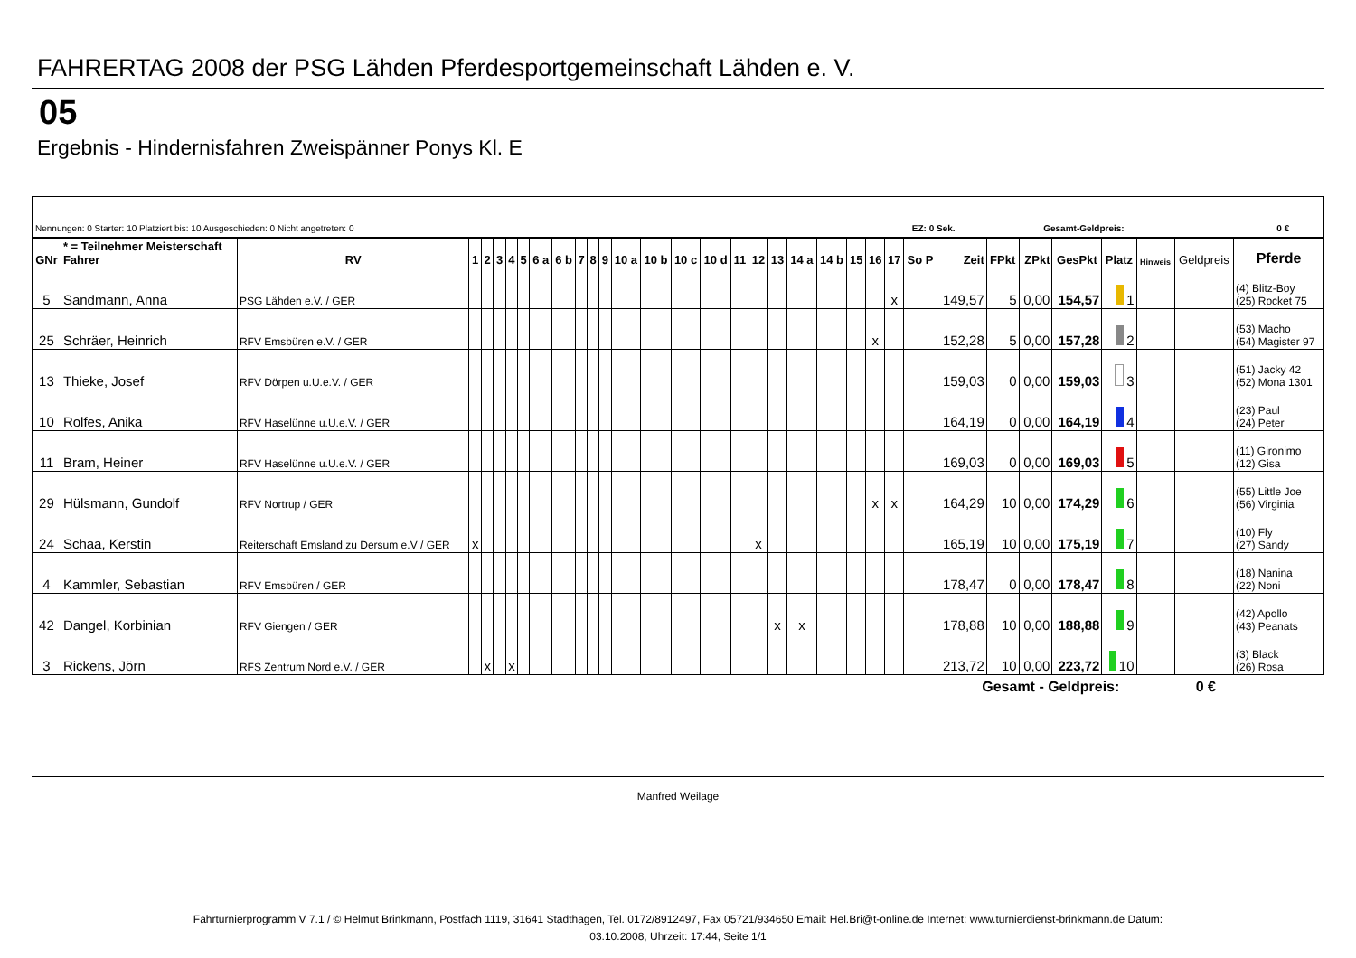FAHRERTAG 2008 der PSG Lähden Pferdesportgemeinschaft Lähden e. V.
05
Ergebnis - Hindernisfahren Zweispänner Ponys Kl. E
| Nennungen: 0 Starter: 10 Platziert bis: 10 Ausgeschieden: 0 Nicht angetreten: 0 | EZ: 0 Sek. | Gesamt-Geldpreis: | 0 € |
| GNr | * = Teilnehmer Meisterschaft Fahrer | RV | 1 | 2 | 3 | 4 | 5 | 6 a | 6 b | 7 | 8 | 9 | 10 a | 10 b | 10 c | 10 d | 11 | 12 | 13 | 14 a | 14 b | 15 | 16 | 17 | So P | Zeit | FPkt | ZPkt | GesPkt | Platz | Hinweis | Geldpreis | Pferde |
| --- | --- | --- | --- | --- | --- | --- | --- | --- | --- | --- | --- | --- | --- | --- | --- | --- | --- | --- | --- | --- | --- | --- | --- | --- | --- | --- | --- | --- | --- | --- | --- | --- | --- |
| 5 | Sandmann, Anna | PSG Lähden e.V. / GER | | | | | | | | | | | | | | | | | | | | | | x | | 149,57 | 5 | 0,00 | 154,57 | 1 | | | (4) Blitz-Boy (25) Rocket 75 |
| 25 | Schräer, Heinrich | RFV Emsbüren e.V. / GER | | | | | | | | | | | | | | | | | | | | | x | | | 152,28 | 5 | 0,00 | 157,28 | 2 | | | (53) Macho (54) Magister 97 |
| 13 | Thieke, Josef | RFV Dörpen u.U.e.V. / GER | | | | | | | | | | | | | | | | | | | | | | | | 159,03 | 0 | 0,00 | 159,03 | 3 | | | (51) Jacky 42 (52) Mona 1301 |
| 10 | Rolfes, Anika | RFV Haselünne u.U.e.V. / GER | | | | | | | | | | | | | | | | | | | | | | | | 164,19 | 0 | 0,00 | 164,19 | 4 | | | (23) Paul (24) Peter |
| 11 | Bram, Heiner | RFV Haselünne u.U.e.V. / GER | | | | | | | | | | | | | | | | | | | | | | | | 169,03 | 0 | 0,00 | 169,03 | 5 | | | (11) Gironimo (12) Gisa |
| 29 | Hülsmann, Gundolf | RFV Nortrup / GER | | | | | | | | | | | | | | | | | | | | | x | x | | 164,29 | 10 | 0,00 | 174,29 | 6 | | | (55) Little Joe (56) Virginia |
| 24 | Schaa, Kerstin | Reiterschaft Emsland zu Dersum e.V / GER | x | | | | | | | | | | | | | | | x | | | | | | | | 165,19 | 10 | 0,00 | 175,19 | 7 | | | (10) Fly (27) Sandy |
| 4 | Kammler, Sebastian | RFV Emsbüren / GER | | | | | | | | | | | | | | | | | | | | | | | | 178,47 | 0 | 0,00 | 178,47 | 8 | | | (18) Nanina (22) Noni |
| 42 | Dangel, Korbinian | RFV Giengen / GER | | | | | | | | | | | | | | | | | x | x | | | | | | 178,88 | 10 | 0,00 | 188,88 | 9 | | | (42) Apollo (43) Peanats |
| 3 | Rickens, Jörn | RFS Zentrum Nord e.V. / GER | | x | | x | | | | | | | | | | | | | | | | | | | | 213,72 | 10 | 0,00 | 223,72 | 10 | | | (3) Black (26) Rosa |
Gesamt - Geldpreis: 0 €
Manfred Weilage
Fahrturnierprogramm V 7.1 / © Helmut Brinkmann, Postfach 1119, 31641 Stadthagen, Tel. 0172/8912497, Fax 05721/934650 Email: Hel.Bri@t-online.de Internet: www.turnierdienst-brinkmann.de Datum:
03.10.2008, Uhrzeit: 17:44, Seite 1/1